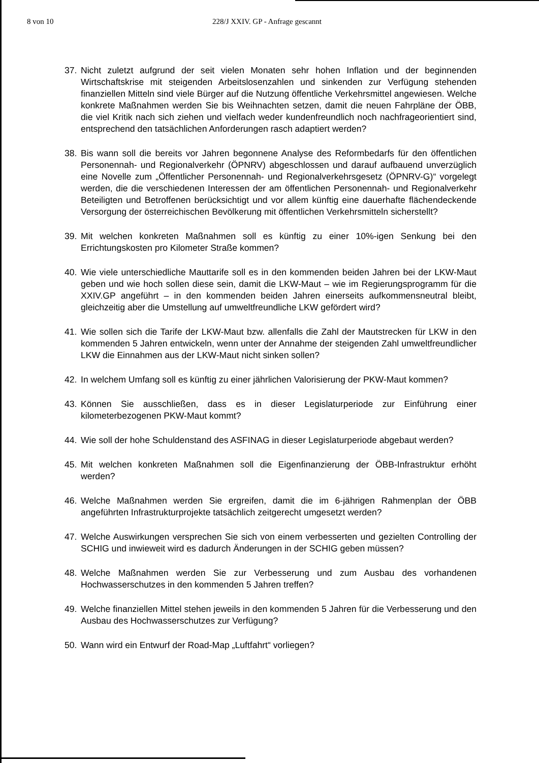8 von 10 228/J XXIV. GP - Anfrage gescannt
37. Nicht zuletzt aufgrund der seit vielen Monaten sehr hohen Inflation und der beginnenden Wirtschaftskrise mit steigenden Arbeitslosenzahlen und sinkenden zur Verfügung stehenden finanziellen Mitteln sind viele Bürger auf die Nutzung öffentliche Verkehrsmittel angewiesen. Welche konkrete Maßnahmen werden Sie bis Weihnachten setzen, damit die neuen Fahrpläne der ÖBB, die viel Kritik nach sich ziehen und vielfach weder kundenfreundlich noch nachfrageorientiert sind, entsprechend den tatsächlichen Anforderungen rasch adaptiert werden?
38. Bis wann soll die bereits vor Jahren begonnene Analyse des Reformbedarfs für den öffentlichen Personennah- und Regionalverkehr (ÖPNRV) abgeschlossen und darauf aufbauend unverzüglich eine Novelle zum „Öffentlicher Personennah- und Regionalverkehrsgesetz (ÖPNRV-G)“ vorgelegt werden, die die verschiedenen Interessen der am öffentlichen Personennah- und Regionalverkehr Beteiligten und Betroffenen berücksichtigt und vor allem künftig eine dauerhafte flächendeckende Versorgung der österreichischen Bevölkerung mit öffentlichen Verkehrsmitteln sicherstellt?
39. Mit welchen konkreten Maßnahmen soll es künftig zu einer 10%-igen Senkung bei den Errichtungskosten pro Kilometer Straße kommen?
40. Wie viele unterschiedliche Mauttarife soll es in den kommenden beiden Jahren bei der LKW-Maut geben und wie hoch sollen diese sein, damit die LKW-Maut – wie im Regierungsprogramm für die XXIV.GP angeführt – in den kommenden beiden Jahren einerseits aufkommensneutral bleibt, gleichzeitig aber die Umstellung auf umweltfreundliche LKW gefördert wird?
41. Wie sollen sich die Tarife der LKW-Maut bzw. allenfalls die Zahl der Mautstrecken für LKW in den kommenden 5 Jahren entwickeln, wenn unter der Annahme der steigenden Zahl umweltfreundlicher LKW die Einnahmen aus der LKW-Maut nicht sinken sollen?
42. In welchem Umfang soll es künftig zu einer jährlichen Valorisierung der PKW-Maut kommen?
43. Können Sie ausschließen, dass es in dieser Legislaturperiode zur Einführung einer kilometerbezogenen PKW-Maut kommt?
44. Wie soll der hohe Schuldenstand des ASFINAG in dieser Legislaturperiode abgebaut werden?
45. Mit welchen konkreten Maßnahmen soll die Eigenfinanzierung der ÖBB-Infrastruktur erhöht werden?
46. Welche Maßnahmen werden Sie ergreifen, damit die im 6-jährigen Rahmenplan der ÖBB angeführten Infrastrukturprojekte tatsächlich zeitgerecht umgesetzt werden?
47. Welche Auswirkungen versprechen Sie sich von einem verbesserten und gezielten Controlling der SCHIG und inwieweit wird es dadurch Änderungen in der SCHIG geben müssen?
48. Welche Maßnahmen werden Sie zur Verbesserung und zum Ausbau des vorhandenen Hochwasserschutzes in den kommenden 5 Jahren treffen?
49. Welche finanziellen Mittel stehen jeweils in den kommenden 5 Jahren für die Verbesserung und den Ausbau des Hochwasserschutzes zur Verfügung?
50. Wann wird ein Entwurf der Road-Map „Luftfahrt“ vorliegen?